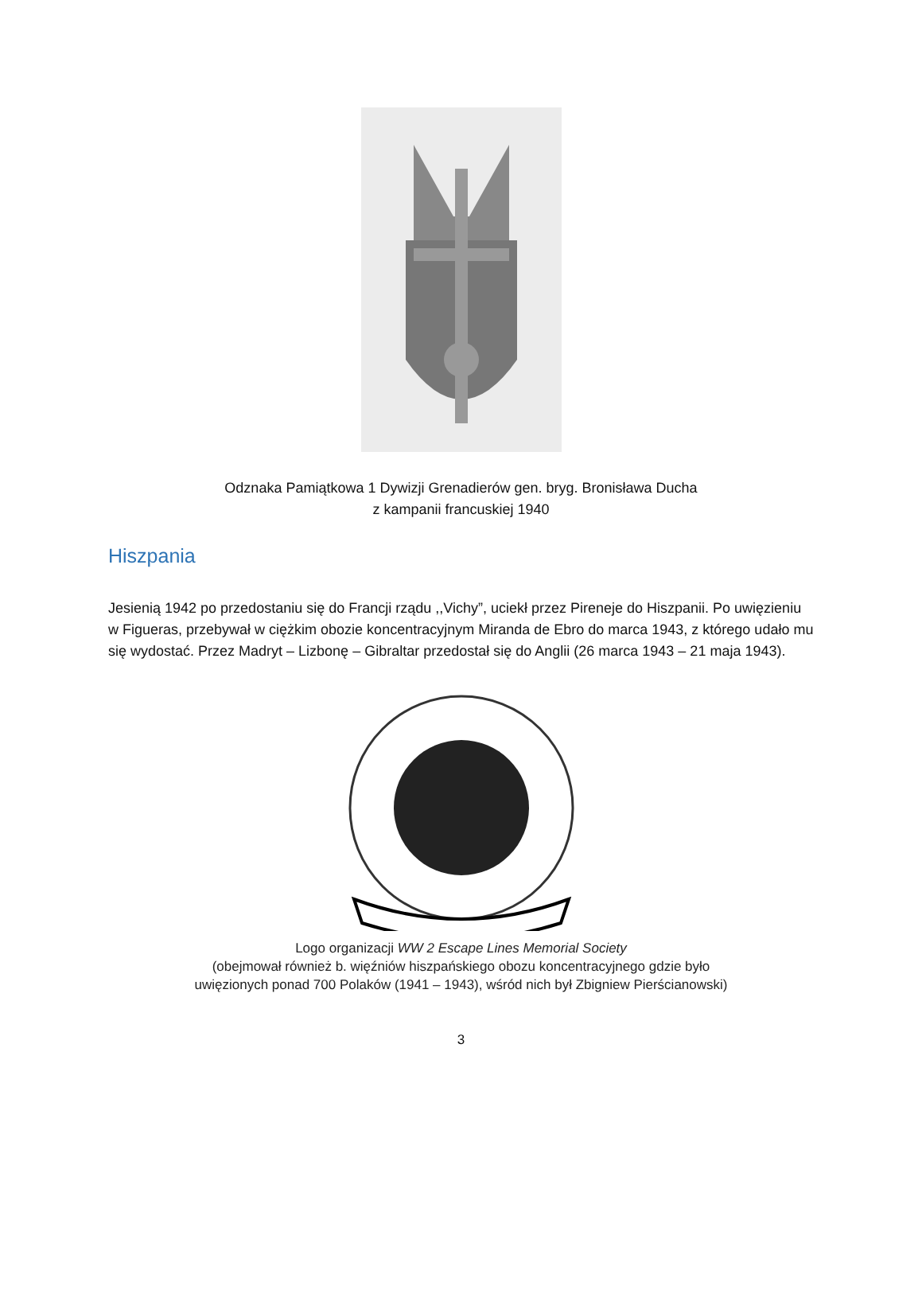Odznaka Pamiątkowa 1 Dywizji Grenadierów gen. bryg. Bronisława Ducha
z kampanii francuskiej 1940
Hiszpania
Jesienią 1942 po przedostaniu się do Francji rządu ,,Vichy”, uciekł przez Pireneje do Hiszpanii. Po uwięzieniu w Figueras, przebywał w ciężkim obozie koncentracyjnym Miranda de Ebro do marca 1943, z którego udało mu się wydostać. Przez Madryt – Lizbonę – Gibraltar przedostał się do Anglii (26 marca 1943 – 21 maja 1943).
Logo organizacji WW 2 Escape Lines Memorial Society
(obejmował również b. więźniów hiszpańskiego obozu koncentracyjnego gdzie było
uwięzionych ponad 700 Polaków (1941 – 1943), wśród nich był Zbigniew Pierścianowski)
3